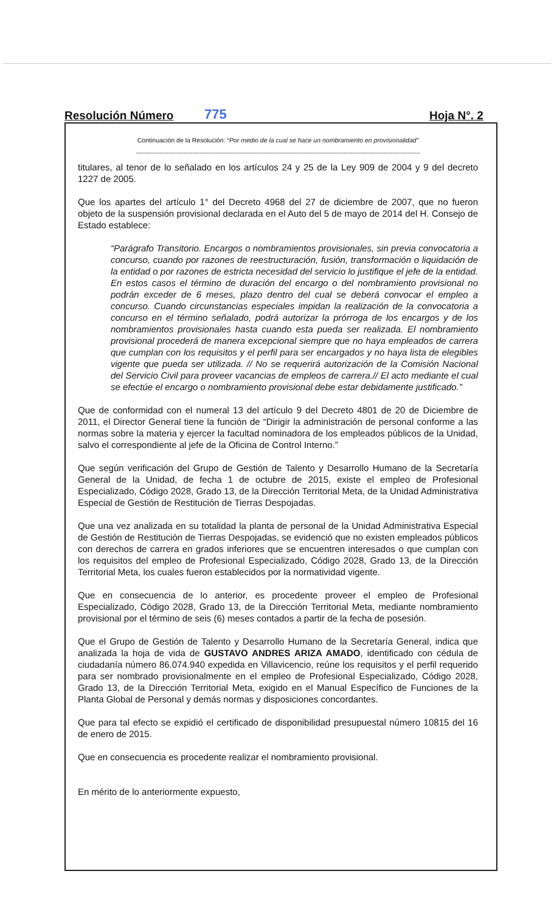Resolución Número 775 Hoja N°. 2
Continuación de la Resolución: “Por medio de la cual se hace un nombramiento en provisionalidad”
------------------------------------------------------------------------------------------------------------------------------------------------------------
titulares, al tenor de lo señalado en los artículos 24 y 25 de la Ley 909 de 2004 y 9 del decreto 1227 de 2005.
Que los apartes del artículo 1° del Decreto 4968 del 27 de diciembre de 2007, que no fueron objeto de la suspensión provisional declarada en el Auto del 5 de mayo de 2014 del H. Consejo de Estado establece:
“Parágrafo Transitorio. Encargos o nombramientos provisionales, sin previa convocatoria a concurso, cuando por razones de reestructuración, fusión, transformación o liquidación de la entidad o por razones de estricta necesidad del servicio lo justifique el jefe de la entidad. En estos casos el término de duración del encargo o del nombramiento provisional no podrán exceder de 6 meses, plazo dentro del cual se deberá convocar el empleo a concurso. Cuando circunstancias especiales impidan la realización de la convocatoria a concurso en el término señalado, podrá autorizar la prórroga de los encargos y de los nombramientos provisionales hasta cuando esta pueda ser realizada. El nombramiento provisional procederá de manera excepcional siempre que no haya empleados de carrera que cumplan con los requisitos y el perfil para ser encargados y no haya lista de elegibles vigente que pueda ser utilizada. // No se requerirá autorización de la Comisión Nacional del Servicio Civil para proveer vacancias de empleos de carrera.// El acto mediante el cual se efectúe el encargo o nombramiento provisional debe estar debidamente justificado.”
Que de conformidad con el numeral 13 del artículo 9 del Decreto 4801 de 20 de Diciembre de 2011, el Director General tiene la función de “Dirigir la administración de personal conforme a las normas sobre la materia y ejercer la facultad nominadora de los empleados públicos de la Unidad, salvo el correspondiente al jefe de la Oficina de Control Interno.”
Que según verificación del Grupo de Gestión de Talento y Desarrollo Humano de la Secretaría General de la Unidad, de fecha 1 de octubre de 2015, existe el empleo de Profesional Especializado, Código 2028, Grado 13, de la Dirección Territorial Meta, de la Unidad Administrativa Especial de Gestión de Restitución de Tierras Despojadas.
Que una vez analizada en su totalidad la planta de personal de la Unidad Administrativa Especial de Gestión de Restitución de Tierras Despojadas, se evidenció que no existen empleados públicos con derechos de carrera en grados inferiores que se encuentren interesados o que cumplan con los requisitos del empleo de Profesional Especializado, Código 2028, Grado 13, de la Dirección Territorial Meta, los cuales fueron establecidos por la normatividad vigente.
Que en consecuencia de lo anterior, es procedente proveer el empleo de Profesional Especializado, Código 2028, Grado 13, de la Dirección Territorial Meta, mediante nombramiento provisional por el término de seis (6) meses contados a partir de la fecha de posesión.
Que el Grupo de Gestión de Talento y Desarrollo Humano de la Secretaría General, indica que analizada la hoja de vida de GUSTAVO ANDRES ARIZA AMADO, identificado con cédula de ciudadanía número 86.074.940 expedida en Villavicencio, reúne los requisitos y el perfil requerido para ser nombrado provisionalmente en el empleo de Profesional Especializado, Código 2028, Grado 13, de la Dirección Territorial Meta, exigido en el Manual Específico de Funciones de la Planta Global de Personal y demás normas y disposiciones concordantes.
Que para tal efecto se expidió el certificado de disponibilidad presupuestal número 10815 del 16 de enero de 2015.
Que en consecuencia es procedente realizar el nombramiento provisional.
En mérito de lo anteriormente expuesto,